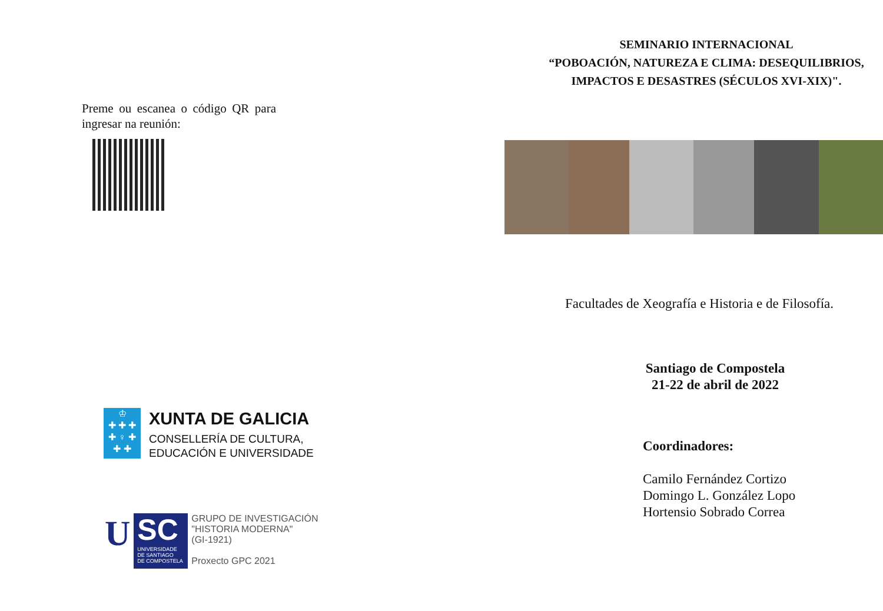Preme ou escanea o código QR para ingresar na reunión:
♔
✚ ✚ ✚
✚ ♀ ✚
✚ ✚
XUNTA DE GALICIA
CONSELLERÍA DE CULTURA,
EDUCACIÓN E UNIVERSIDADE
U
SC
UNIVERSIDADE
DE SANTIAGO
DE COMPOSTELA
GRUPO DE INVESTIGACIÓN
"HISTORIA MODERNA"
(GI-1921)
Proxecto GPC 2021
SEMINARIO INTERNACIONAL
“POBOACIÓN, NATUREZA E CLIMA: DESEQUILIBRIOS,
IMPACTOS E DESASTRES (SÉCULOS XVI-XIX)".
Facultades de Xeografía e Historia e de Filosofía.
Santiago de Compostela
21-22 de abril de 2022
Coordinadores:
Camilo Fernández Cortizo
Domingo L. González Lopo
Hortensio Sobrado Correa